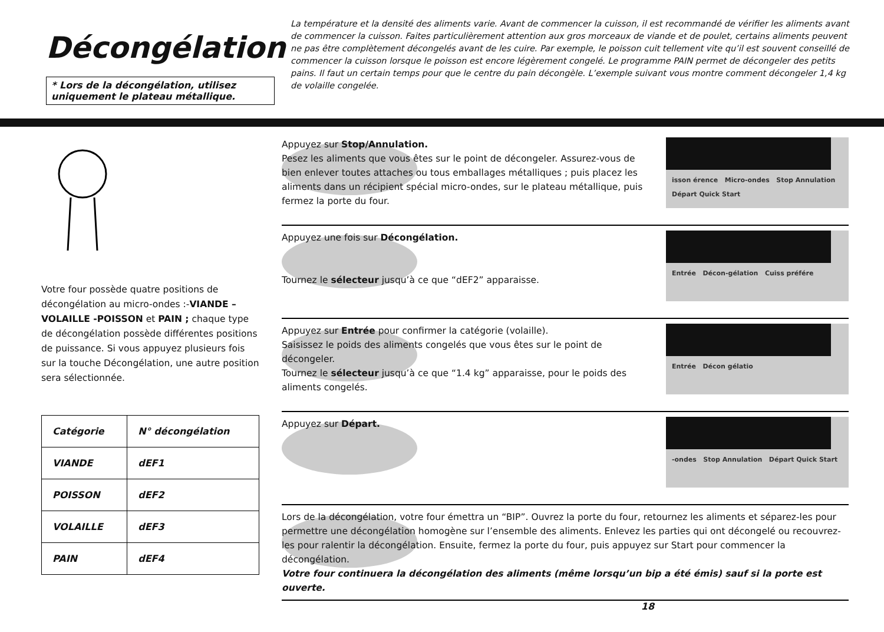Décongélation
* Lors de la décongélation, utilisez uniquement le plateau métallique.
La température et la densité des aliments varie. Avant de commencer la cuisson, il est recommandé de vérifier les aliments avant de commencer la cuisson. Faites particulièrement attention aux gros morceaux de viande et de poulet, certains aliments peuvent ne pas être complètement décongelés avant de les cuire. Par exemple, le poisson cuit tellement vite qu’il est souvent conseillé de commencer la cuisson lorsque le poisson est encore légèrement congelé. Le programme PAIN permet de décongeler des petits pains. Il faut un certain temps pour que le centre du pain décongèle. L’exemple suivant vous montre comment décongeler 1,4 kg de volaille congelée.
Votre four possède quatre positions de décongélation au micro-ondes :-VIANDE –VOLAILLE -POISSON et PAIN ; chaque type de décongélation possède différentes positions de puissance. Si vous appuyez plusieurs fois sur la touche Décongélation, une autre position sera sélectionnée.
| Catégorie | N° décongélation |
| --- | --- |
| VIANDE | dEF1 |
| POISSON | dEF2 |
| VOLAILLE | dEF3 |
| PAIN | dEF4 |
Appuyez sur Stop/Annulation.
Pesez les aliments que vous êtes sur le point de décongeler. Assurez-vous de bien enlever toutes attaches ou tous emballages métalliques ; puis placez les aliments dans un récipient spécial micro-ondes, sur le plateau métallique, puis fermez la porte du four.
isson érence Micro-ondes Stop Annulation Départ Quick Start
Appuyez une fois sur Décongélation.
Tournez le sélecteur jusqu’à ce que “dEF2” apparaisse.
Entrée Décon-gélation Cuiss préfére
Appuyez sur Entrée pour confirmer la catégorie (volaille).
Saisissez le poids des aliments congelés que vous êtes sur le point de décongeler.
Tournez le sélecteur jusqu’à ce que “1.4 kg” apparaisse, pour le poids des aliments congelés.
Entrée Décon gélatio
Appuyez sur Départ.
-ondes Stop Annulation Départ Quick Start
Lors de la décongélation, votre four émettra un “BIP”. Ouvrez la porte du four, retournez les aliments et séparez-les pour permettre une décongélation homogène sur l’ensemble des aliments. Enlevez les parties qui ont décongelé ou recouvrez-les pour ralentir la décongélation. Ensuite, fermez la porte du four, puis appuyez sur Start pour commencer la décongélation.
Votre four continuera la décongélation des aliments (même lorsqu’un bip a été émis) sauf si la porte est ouverte.
18